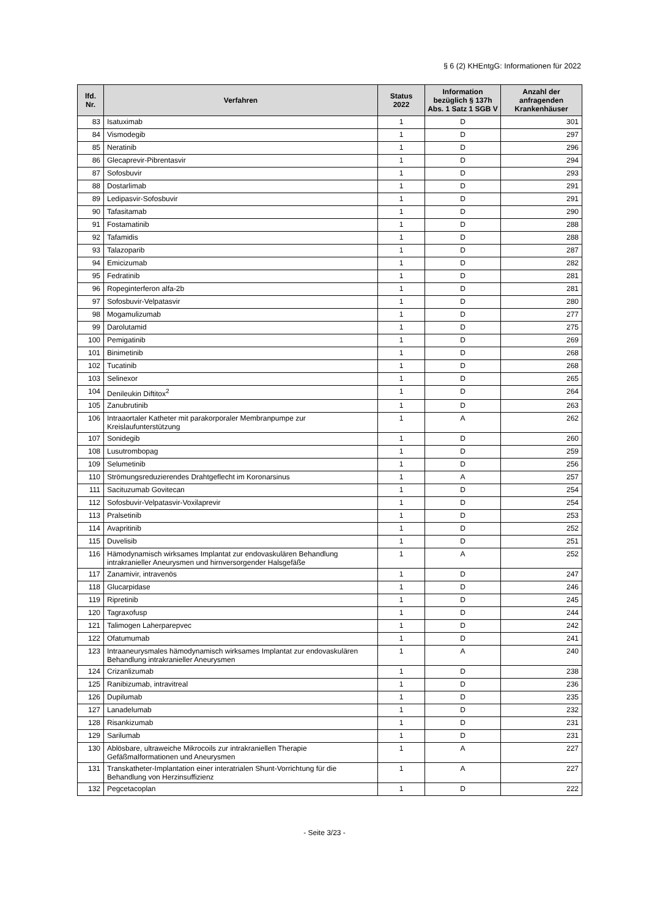§ 6 (2) KHEntgG: Informationen für 2022
| lfd. Nr. | Verfahren | Status 2022 | Information bezüglich § 137h Abs. 1 Satz 1 SGB V | Anzahl der anfragenden Krankenhäuser |
| --- | --- | --- | --- | --- |
| 83 | Isatuximab | 1 | D | 301 |
| 84 | Vismodegib | 1 | D | 297 |
| 85 | Neratinib | 1 | D | 296 |
| 86 | Glecaprevir-Pibrentasvir | 1 | D | 294 |
| 87 | Sofosbuvir | 1 | D | 293 |
| 88 | Dostarlimab | 1 | D | 291 |
| 89 | Ledipasvir-Sofosbuvir | 1 | D | 291 |
| 90 | Tafasitamab | 1 | D | 290 |
| 91 | Fostamatinib | 1 | D | 288 |
| 92 | Tafamidis | 1 | D | 288 |
| 93 | Talazoparib | 1 | D | 287 |
| 94 | Emicizumab | 1 | D | 282 |
| 95 | Fedratinib | 1 | D | 281 |
| 96 | Ropeginterferon alfa-2b | 1 | D | 281 |
| 97 | Sofosbuvir-Velpatasvir | 1 | D | 280 |
| 98 | Mogamulizumab | 1 | D | 277 |
| 99 | Darolutamid | 1 | D | 275 |
| 100 | Pemigatinib | 1 | D | 269 |
| 101 | Binimetinib | 1 | D | 268 |
| 102 | Tucatinib | 1 | D | 268 |
| 103 | Selinexor | 1 | D | 265 |
| 104 | Denileukin Diftitox<sup>2</sup> | 1 | D | 264 |
| 105 | Zanubrutinib | 1 | D | 263 |
| 106 | Intraaortaler Katheter mit parakorporaler Membranpumpe zur Kreislaufunterstützung | 1 | A | 262 |
| 107 | Sonidegib | 1 | D | 260 |
| 108 | Lusutrombopag | 1 | D | 259 |
| 109 | Selumetinib | 1 | D | 256 |
| 110 | Strömungsreduzierendes Drahtgeflecht im Koronarsinus | 1 | A | 257 |
| 111 | Sacituzumab Govitecan | 1 | D | 254 |
| 112 | Sofosbuvir-Velpatasvir-Voxilaprevir | 1 | D | 254 |
| 113 | Pralsetinib | 1 | D | 253 |
| 114 | Avapritinib | 1 | D | 252 |
| 115 | Duvelisib | 1 | D | 251 |
| 116 | Hämodynamisch wirksames Implantat zur endovaskulären Behandlung intrakranieller Aneurysmen und hirnversorgender Halsgefäße | 1 | A | 252 |
| 117 | Zanamivir, intravenös | 1 | D | 247 |
| 118 | Glucarpidase | 1 | D | 246 |
| 119 | Ripretinib | 1 | D | 245 |
| 120 | Tagraxofusp | 1 | D | 244 |
| 121 | Talimogen Laherparepvec | 1 | D | 242 |
| 122 | Ofatumumab | 1 | D | 241 |
| 123 | Intraaneurysmales hämodynamisch wirksames Implantat zur endovaskulären Behandlung intrakranieller Aneurysmen | 1 | A | 240 |
| 124 | Crizanlizumab | 1 | D | 238 |
| 125 | Ranibizumab, intravitreal | 1 | D | 236 |
| 126 | Dupilumab | 1 | D | 235 |
| 127 | Lanadelumab | 1 | D | 232 |
| 128 | Risankizumab | 1 | D | 231 |
| 129 | Sarilumab | 1 | D | 231 |
| 130 | Ablösbare, ultraweiche Mikrocoils zur intrakraniellen Therapie Gefäßmalformationen und Aneurysmen | 1 | A | 227 |
| 131 | Transkatheter-Implantation einer interatrialen Shunt-Vorrichtung für die Behandlung von Herzinsuffizienz | 1 | A | 227 |
| 132 | Pegcetacoplan | 1 | D | 222 |
- Seite 3/23 -